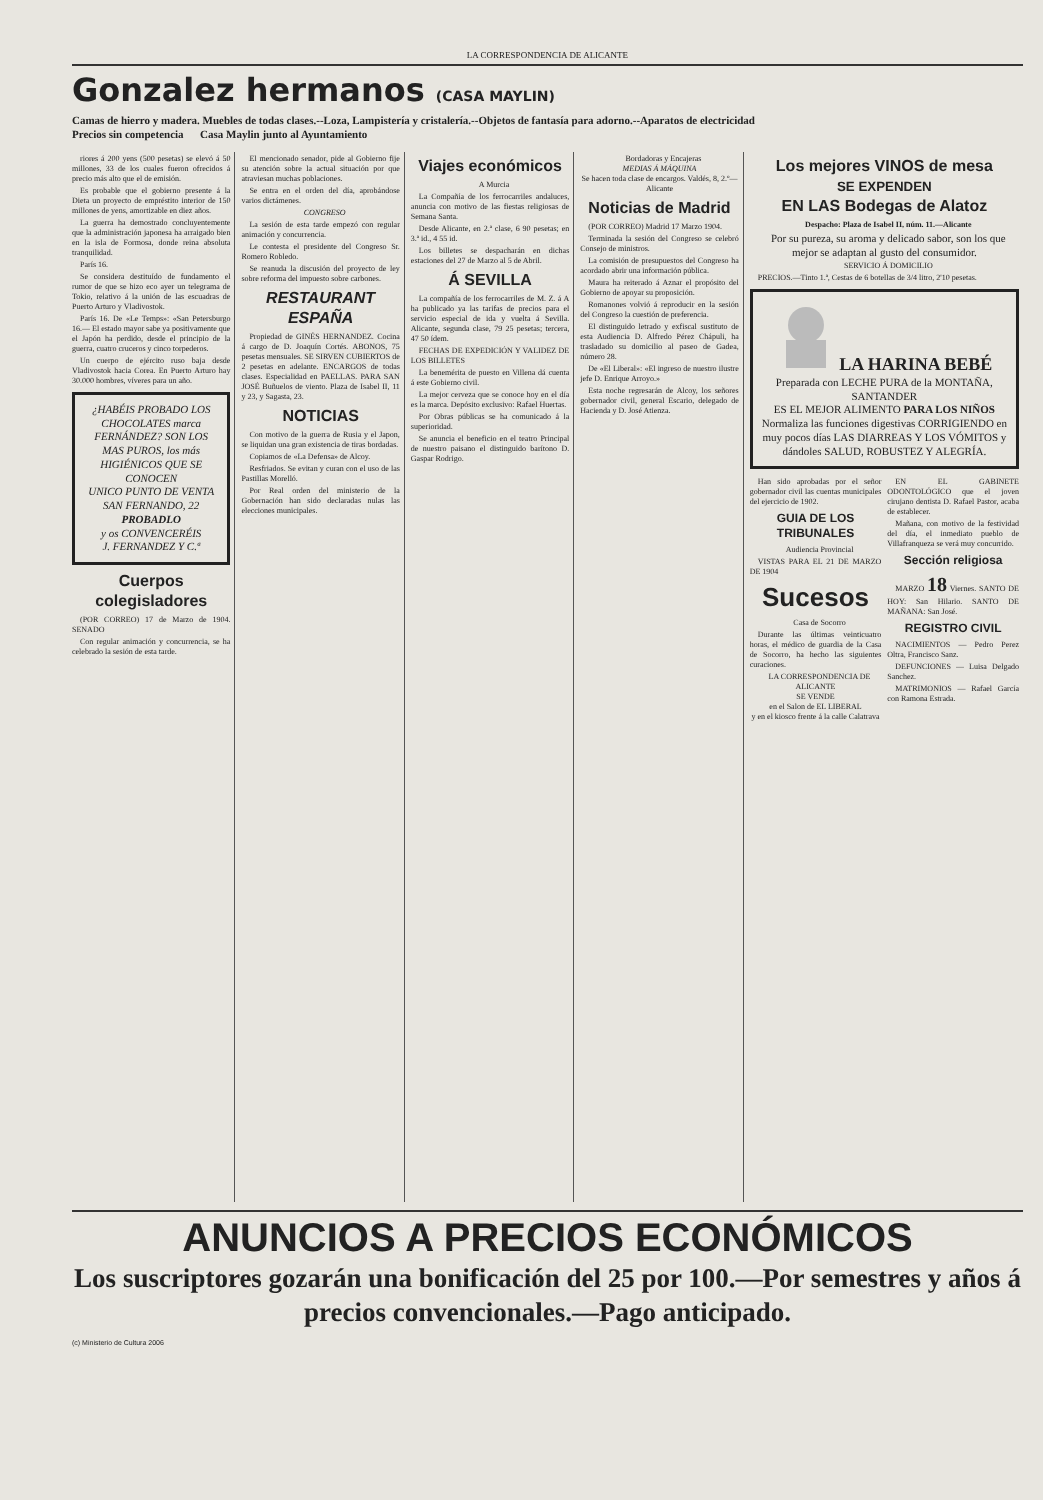LA CORRESPONDENCIA DE ALICANTE
Gonzalez hermanos (CASA MAYLIN)
Camas de hierro y madera. Muebles de todas clases.--Loza, Lampistería y cristalería.--Objetos de fantasía para adorno.--Aparatos de electricidad
Precios sin competencia Casa Maylin junto al Ayuntamiento
riores á 200 yens (500 pesetas) se elevó á 50 millones, 33 de los cuales fueron ofrecidos á precio más alto que el de emisión.
Es probable que el gobierno presente á la Dieta un proyecto de empréstito interior de 150 millones de yens, amortizable en diez años.
La guerra ha demostrado concluyentemente que la administración japonesa ha arraigado bien en la isla de Formosa, donde reina absoluta tranquilidad.
París 16.
Se considera destituído de fundamento el rumor de que se hizo eco ayer un telegrama de Tokio, relativo á la unión de las escuadras de Puerto Arturo y Vladivostok.
París 16. De «Le Temps»: «San Petersburgo 16.— El estado mayor sabe ya positivamente que el Japón ha perdido, desde el principio de la guerra, cuatro cruceros y cinco torpederos.
Un cuerpo de ejército ruso baja desde Vladivostok hacia Corea. En Puerto Arturo hay 30.000 hombres, víveres para un año.
¿HABÉIS PROBADO LOS CHOCOLATES marca FERNÁNDEZ? SON LOS MAS PUROS, los más HIGIÉNICOS QUE SE CONOCEN
UNICO PUNTO DE VENTA SAN FERNANDO, 22
PROBADLO
y os CONVENCERÉIS
J. FERNANDEZ Y C.ª
Cuerpos colegisladores
(POR CORREO) 17 de Marzo de 1904. SENADO
Con regular animación y concurrencia, se ha celebrado la sesión de esta tarde.
El mencionado senador, pide al Gobierno fije su atención sobre la actual situación por que atraviesan muchas poblaciones.
Se entra en el orden del día, aprobándose varios dictámenes.
CONGRESO
La sesión de esta tarde empezó con regular animación y concurrencia.
Le contesta el presidente del Congreso Sr. Romero Robledo.
Se reanuda la discusión del proyecto de ley sobre reforma del impuesto sobre carbones.
RESTAURANT ESPAÑA
Propiedad de GINÉS HERNANDEZ. Cocina á cargo de D. Joaquín Cortés. ABONOS, 75 pesetas mensuales. SE SIRVEN CUBIERTOS de 2 pesetas en adelante. ENCARGOS de todas clases. Especialidad en PAELLAS. PARA SAN JOSÉ Buñuelos de viento. Plaza de Isabel II, 11 y 23, y Sagasta, 23.
NOTICIAS
Con motivo de la guerra de Rusia y el Japon, se liquidan una gran existencia de tiras bordadas.
Copiamos de «La Defensa» de Alcoy.
Resfriados. Se evitan y curan con el uso de las Pastillas Morelló.
Por Real orden del ministerio de la Gobernación han sido declaradas nulas las elecciones municipales.
Viajes económicos
A Murcia
La Compañía de los ferrocarriles andaluces, anuncia con motivo de las fiestas religiosas de Semana Santa.
Desde Alicante, en 2.ª clase, 6 90 pesetas; en 3.ª id., 4 55 id.
Los billetes se despacharán en dichas estaciones del 27 de Marzo al 5 de Abril.
Á SEVILLA
La compañía de los ferrocarriles de M. Z. á A ha publicado ya las tarifas de precios para el servicio especial de ida y vuelta á Sevilla. Alicante, segunda clase, 79 25 pesetas; tercera, 47 50 ídem.
FECHAS DE EXPEDICIÓN Y VALIDEZ DE LOS BILLETES
La benemérita de puesto en Villena dá cuenta á este Gobierno civil.
La mejor cerveza que se conoce hoy en el día es la marca. Depósito exclusivo: Rafael Huertas.
Por Obras públicas se ha comunicado á la superioridad.
Se anuncia el beneficio en el teatro Principal de nuestro paisano el distinguido barítono D. Gaspar Rodrigo.
Bordadoras y Encajeras
MEDIAS Á MÁQUINA
Se hacen toda clase de encargos. Valdés, 8, 2.º—Alicante
Noticias de Madrid
(POR CORREO) Madrid 17 Marzo 1904.
Terminada la sesión del Congreso se celebró Consejo de ministros.
La comisión de presupuestos del Congreso ha acordado abrir una información pública.
Maura ha reiterado á Aznar el propósito del Gobierno de apoyar su proposición.
Romanones volvió á reproducir en la sesión del Congreso la cuestión de preferencia.
El distinguido letrado y exfiscal sustituto de esta Audiencia D. Alfredo Pérez Chápuli, ha trasladado su domicilio al paseo de Gadea, número 28.
De «El Liberal»: «El ingreso de nuestro ilustre jefe D. Enrique Arroyo.»
Esta noche regresarán de Alcoy, los señores gobernador civil, general Escario, delegado de Hacienda y D. José Atienza.
Los mejores VINOS de mesa
SE EXPENDEN
EN LAS Bodegas de Alatoz
Despacho: Plaza de Isabel II, núm. 11.—Alicante
Por su pureza, su aroma y delicado sabor, son los que mejor se adaptan al gusto del consumidor.
SERVICIO Á DOMICILIO
PRECIOS.—Tinto 1.ª, Cestas de 6 botellas de 3/4 litro, 2'10 pesetas.
LA HARINA BEBÉ
Preparada con LECHE PURA de la MONTAÑA, SANTANDER
ES EL MEJOR ALIMENTO PARA LOS NIÑOS
Normaliza las funciones digestivas CORRIGIENDO en muy pocos días LAS DIARREAS Y LOS VÓMITOS y dándoles SALUD, ROBUSTEZ Y ALEGRÍA.
Han sido aprobadas por el señor gobernador civil las cuentas municipales del ejercicio de 1902.
GUIA DE LOS TRIBUNALES
Audiencia Provincial
VISTAS PARA EL 21 DE MARZO DE 1904
Sucesos
Casa de Socorro
Durante las últimas veinticuatro horas, el médico de guardia de la Casa de Socorro, ha hecho las siguientes curaciones.
LA CORRESPONDENCIA DE ALICANTE
SE VENDE
en el Salon de EL LIBERAL
y en el kiosco frente á la calle Calatrava
EN EL GABINETE ODONTOLÓGICO que el joven cirujano dentista D. Rafael Pastor, acaba de establecer.
Mañana, con motivo de la festividad del día, el inmediato pueblo de Villafranqueza se verá muy concurrido.
Sección religiosa
MARZO 18 Viernes. SANTO DE HOY: San Hilario. SANTO DE MAÑANA: San José.
REGISTRO CIVIL
NACIMIENTOS — Pedro Perez Oltra, Francisco Sanz.
DEFUNCIONES — Luisa Delgado Sanchez.
MATRIMONIOS — Rafael García con Ramona Estrada.
ANUNCIOS A PRECIOS ECONÓMICOS
Los suscriptores gozarán una bonificación del 25 por 100.—Por semestres y años á precios convencionales.—Pago anticipado.
(c) Ministerio de Cultura 2006